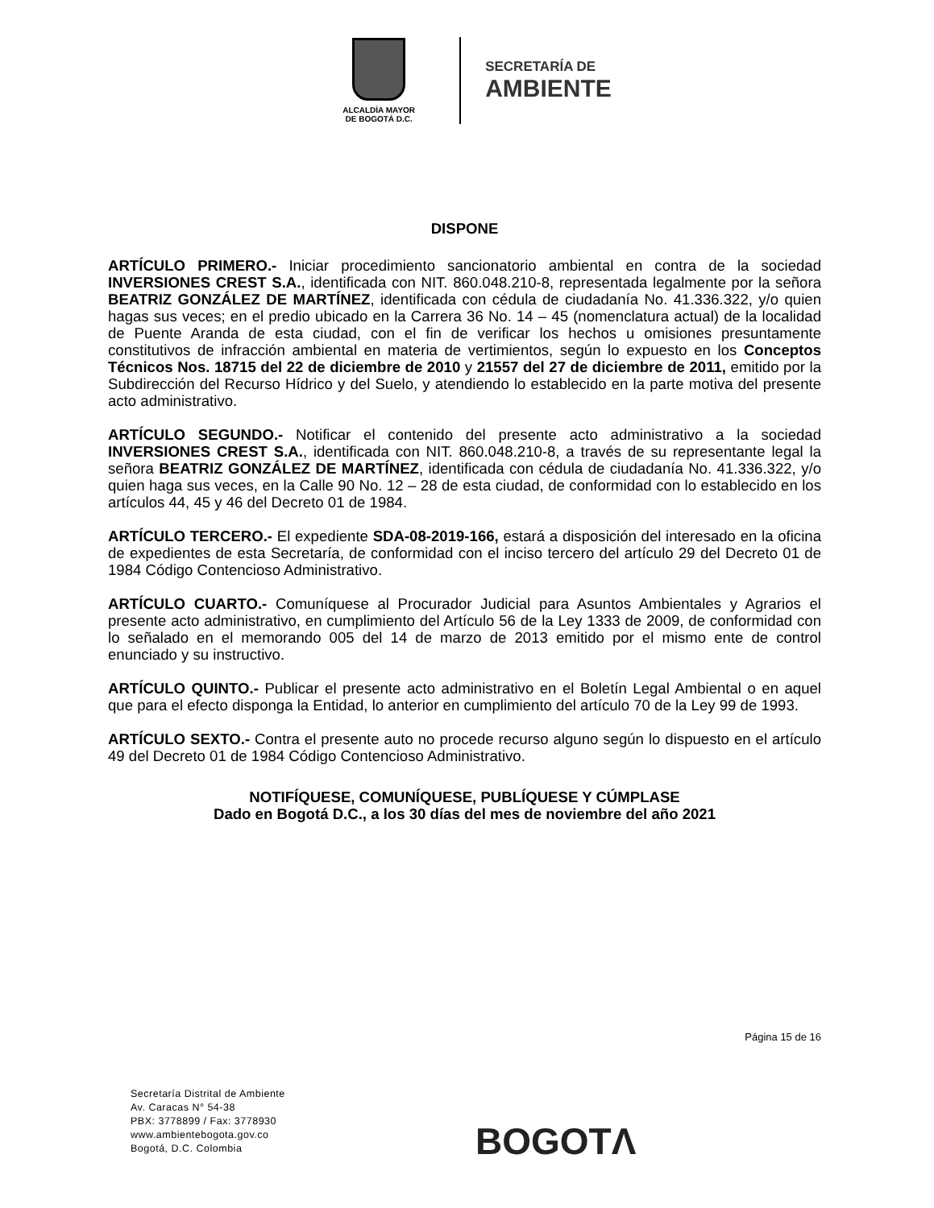ALCALDÍA MAYOR
DE BOGOTÁ D.C.
SECRETARÍA DE
AMBIENTE
DISPONE
ARTÍCULO PRIMERO.- Iniciar procedimiento sancionatorio ambiental en contra de la sociedad INVERSIONES CREST S.A., identificada con NIT. 860.048.210-8, representada legalmente por la señora BEATRIZ GONZÁLEZ DE MARTÍNEZ, identificada con cédula de ciudadanía No. 41.336.322, y/o quien hagas sus veces; en el predio ubicado en la Carrera 36 No. 14 – 45 (nomenclatura actual) de la localidad de Puente Aranda de esta ciudad, con el fin de verificar los hechos u omisiones presuntamente constitutivos de infracción ambiental en materia de vertimientos, según lo expuesto en los Conceptos Técnicos Nos. 18715 del 22 de diciembre de 2010 y 21557 del 27 de diciembre de 2011, emitido por la Subdirección del Recurso Hídrico y del Suelo, y atendiendo lo establecido en la parte motiva del presente acto administrativo.
ARTÍCULO SEGUNDO.- Notificar el contenido del presente acto administrativo a la sociedad INVERSIONES CREST S.A., identificada con NIT. 860.048.210-8, a través de su representante legal la señora BEATRIZ GONZÁLEZ DE MARTÍNEZ, identificada con cédula de ciudadanía No. 41.336.322, y/o quien haga sus veces, en la Calle 90 No. 12 – 28 de esta ciudad, de conformidad con lo establecido en los artículos 44, 45 y 46 del Decreto 01 de 1984.
ARTÍCULO TERCERO.- El expediente SDA-08-2019-166, estará a disposición del interesado en la oficina de expedientes de esta Secretaría, de conformidad con el inciso tercero del artículo 29 del Decreto 01 de 1984 Código Contencioso Administrativo.
ARTÍCULO CUARTO.- Comuníquese al Procurador Judicial para Asuntos Ambientales y Agrarios el presente acto administrativo, en cumplimiento del Artículo 56 de la Ley 1333 de 2009, de conformidad con lo señalado en el memorando 005 del 14 de marzo de 2013 emitido por el mismo ente de control enunciado y su instructivo.
ARTÍCULO QUINTO.- Publicar el presente acto administrativo en el Boletín Legal Ambiental o en aquel que para el efecto disponga la Entidad, lo anterior en cumplimiento del artículo 70 de la Ley 99 de 1993.
ARTÍCULO SEXTO.- Contra el presente auto no procede recurso alguno según lo dispuesto en el artículo 49 del Decreto 01 de 1984 Código Contencioso Administrativo.
NOTIFÍQUESE, COMUNÍQUESE, PUBLÍQUESE Y CÚMPLASE
Dado en Bogotá D.C., a los 30 días del mes de noviembre del año 2021
Página 15 de 16
Secretaría Distrital de Ambiente
Av. Caracas N° 54-38
PBX: 3778899 / Fax: 3778930
www.ambientebogota.gov.co
Bogotá, D.C. Colombia
BOGOTΛ